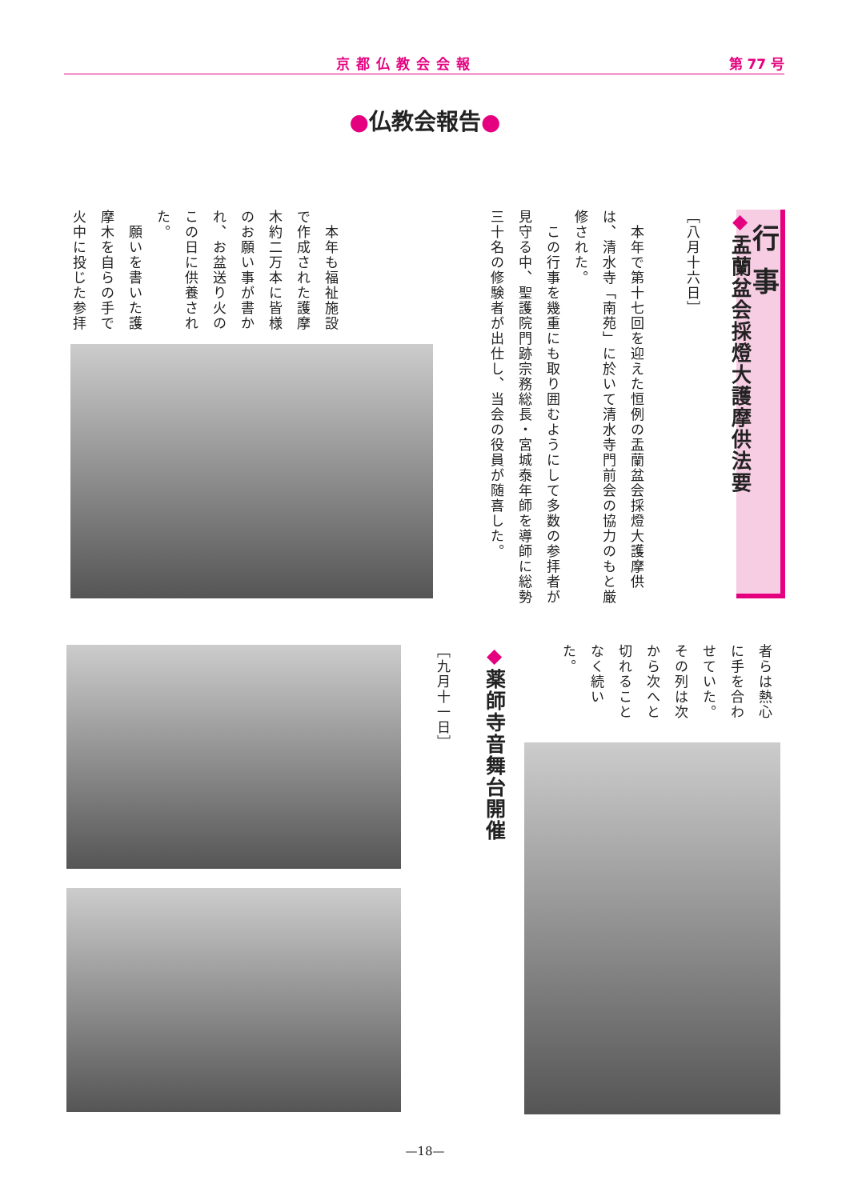京都仏教会会報 第 77 号
●仏教会報告●
行事
◆盂蘭盆会採燈大護摩供法要
［八月十六日］
　本年で第十七回を迎えた恒例の盂蘭盆会採燈大護摩供は、清水寺「南苑」に於いて清水寺門前会の協力のもと厳修された。
　この行事を幾重にも取り囲むようにして多数の参拝者が見守る中、聖護院門跡宗務総長・宮城泰年師を導師に総勢三十名の修験者が出仕し、当会の役員が随喜した。
　本年も福祉施設で作成された護摩木約二万本に皆様のお願い事が書かれ、お盆送り火のこの日に供養された。
　願いを書いた護摩木を自らの手で火中に投じた参拝
者らは熱心に手を合わせていた。その列は次から次へと切れることなく続いた。
◆薬師寺音舞台開催
［九月十一日］
—18—